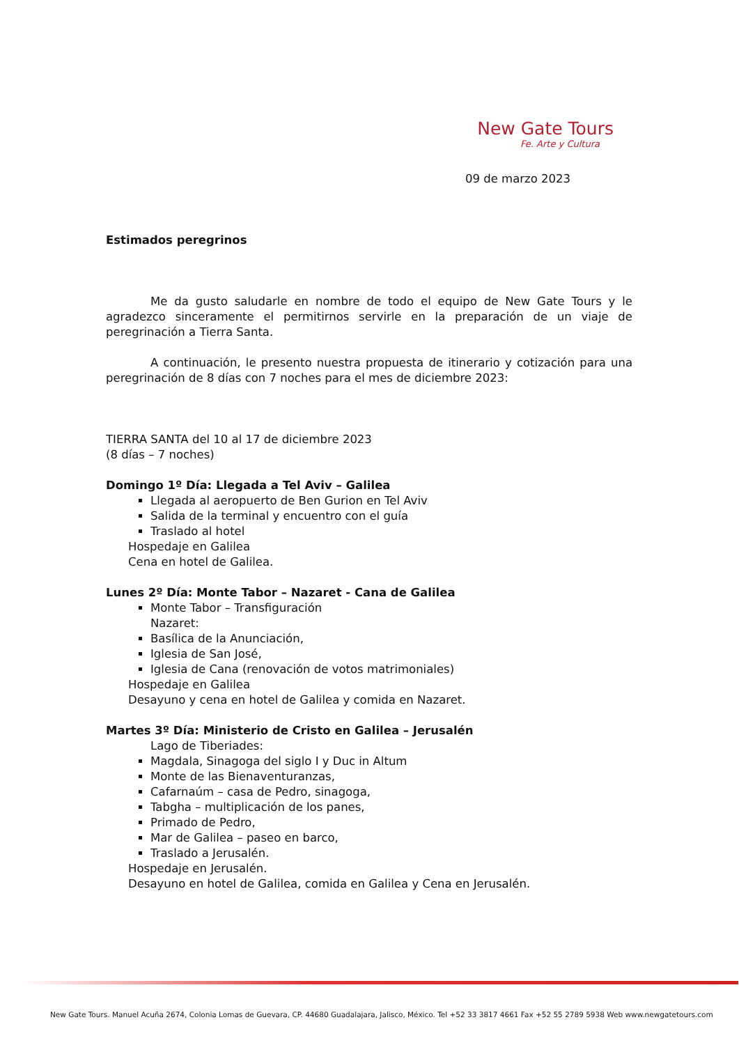New Gate Tours
Fe. Arte y Cultura
09 de marzo 2023
Estimados peregrinos
Me da gusto saludarle en nombre de todo el equipo de New Gate Tours y le agradezco sinceramente el permitirnos servirle en la preparación de un viaje de peregrinación a Tierra Santa.
A continuación, le presento nuestra propuesta de itinerario y cotización para una peregrinación de 8 días con 7 noches para el mes de diciembre 2023:
TIERRA SANTA del 10 al 17 de diciembre 2023
(8 días – 7 noches)
Domingo 1º Día: Llegada a Tel Aviv – Galilea
Llegada al aeropuerto de Ben Gurion en Tel Aviv
Salida de la terminal y encuentro con el guía
Traslado al hotel
Hospedaje en Galilea
Cena en hotel de Galilea.
Lunes 2º Día: Monte Tabor – Nazaret - Cana de Galilea
Monte Tabor – Transfiguración
Nazaret:
Basílica de la Anunciación,
Iglesia de San José,
Iglesia de Cana (renovación de votos matrimoniales)
Hospedaje en Galilea
Desayuno y cena en hotel de Galilea y comida en Nazaret.
Martes 3º Día: Ministerio de Cristo en Galilea – Jerusalén
Lago de Tiberiades:
Magdala, Sinagoga del siglo I y Duc in Altum
Monte de las Bienaventuranzas,
Cafarnaúm – casa de Pedro, sinagoga,
Tabgha – multiplicación de los panes,
Primado de Pedro,
Mar de Galilea – paseo en barco,
Traslado a Jerusalén.
Hospedaje en Jerusalén.
Desayuno en hotel de Galilea, comida en Galilea y Cena en Jerusalén.
New Gate Tours. Manuel Acuña 2674, Colonia Lomas de Guevara, CP. 44680 Guadalajara, Jalisco, México. Tel +52 33 3817 4661 Fax +52 55 2789 5938 Web www.newgatetours.com